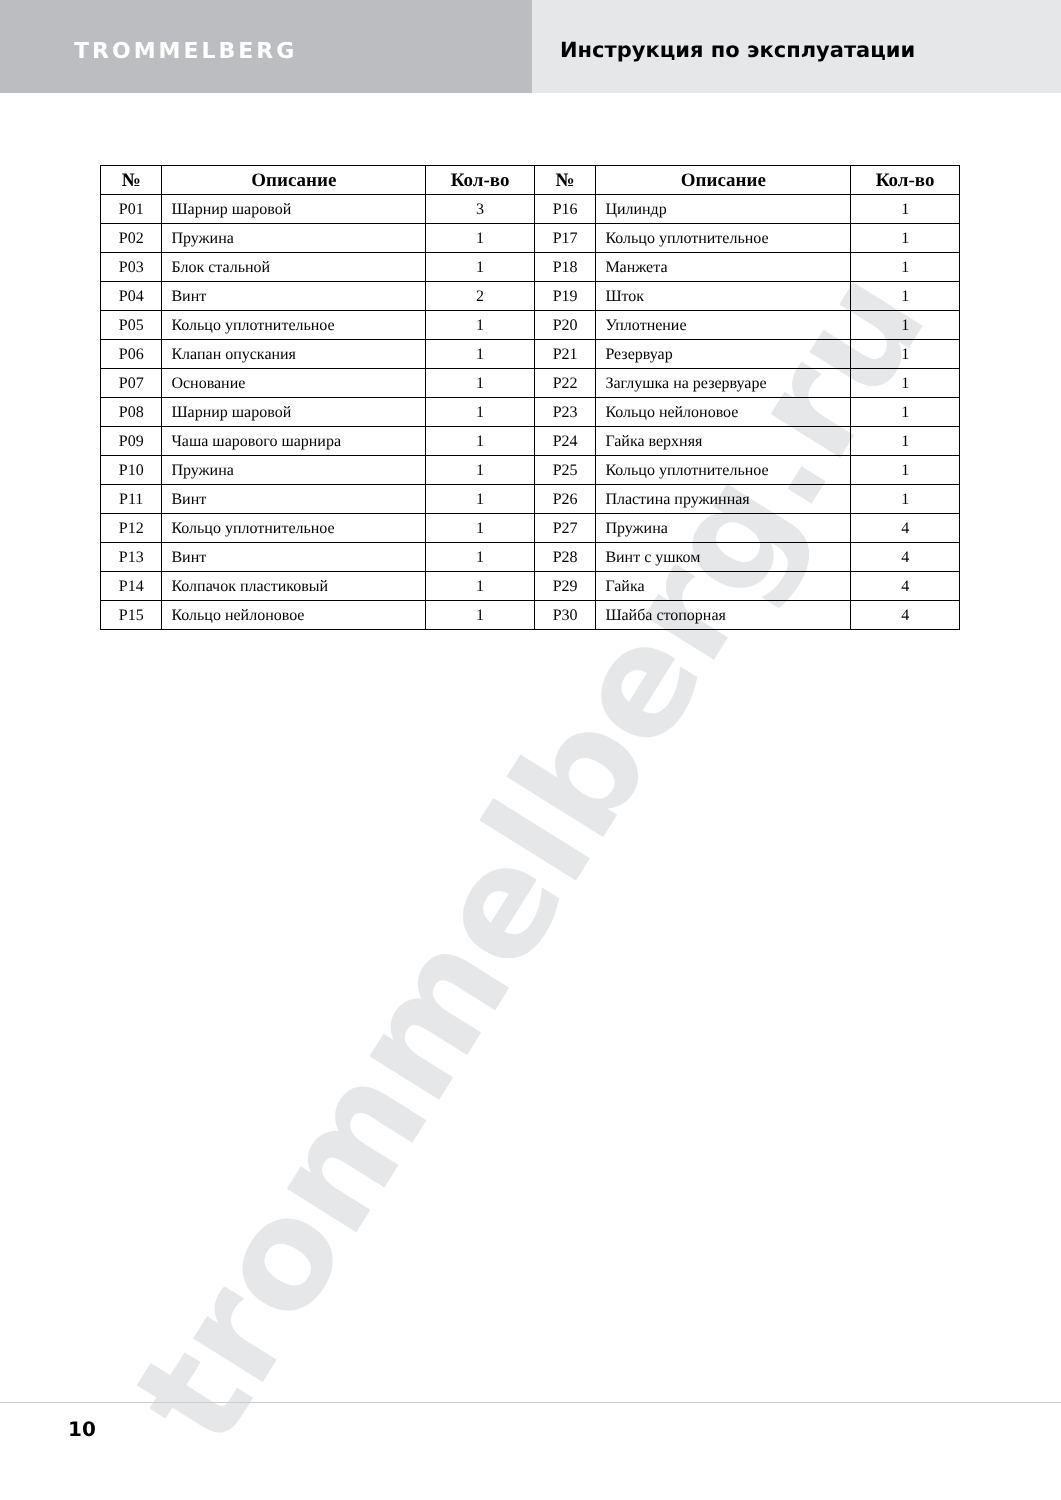TROMMELBERG Инструкция по эксплуатации
| № | Описание | Кол-во | № | Описание | Кол-во |
| --- | --- | --- | --- | --- | --- |
| P01 | Шарнир шаровой | 3 | P16 | Цилиндр | 1 |
| P02 | Пружина | 1 | P17 | Кольцо уплотнительное | 1 |
| P03 | Блок стальной | 1 | P18 | Манжета | 1 |
| P04 | Винт | 2 | P19 | Шток | 1 |
| P05 | Кольцо уплотнительное | 1 | P20 | Уплотнение | 1 |
| P06 | Клапан опускания | 1 | P21 | Резервуар | 1 |
| P07 | Основание | 1 | P22 | Заглушка на резервуаре | 1 |
| P08 | Шарнир шаровой | 1 | P23 | Кольцо нейлоновое | 1 |
| P09 | Чаша шарового шарнира | 1 | P24 | Гайка верхняя | 1 |
| P10 | Пружина | 1 | P25 | Кольцо уплотнительное | 1 |
| P11 | Винт | 1 | P26 | Пластина пружинная | 1 |
| P12 | Кольцо уплотнительное | 1 | P27 | Пружина | 4 |
| P13 | Винт | 1 | P28 | Винт с ушком | 4 |
| P14 | Колпачок пластиковый | 1 | P29 | Гайка | 4 |
| P15 | Кольцо нейлоновое | 1 | P30 | Шайба стопорная | 4 |
trommelberg.ru
10